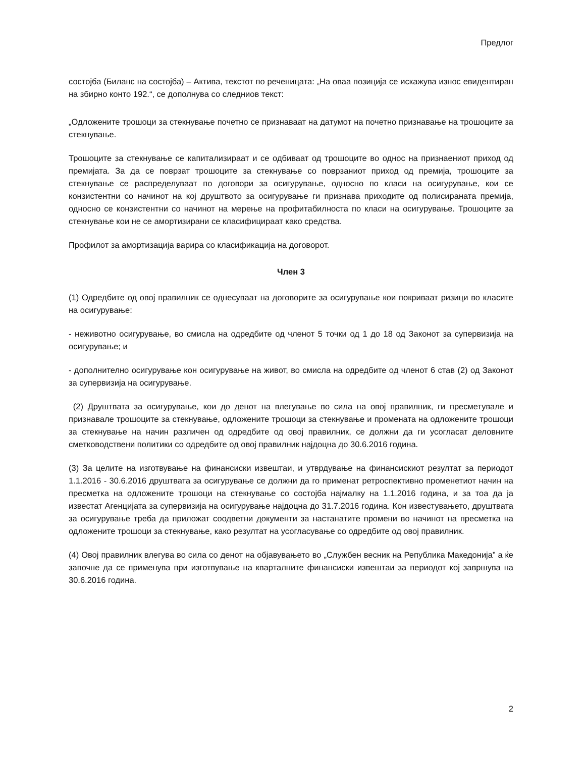Предлог
состојба (Биланс на состојба) – Актива, текстот по реченицата: „На оваа позиција се искажува износ евидентиран на збирно конто 192.“, се дополнува со следниов текст:
„Одложените трошоци за стекнување почетно се признаваат на датумот на почетно признавање на трошоците за стекнување.
Трошоците за стекнување се капитализираат и се одбиваат од трошоците во однос на признаениот приход од премијата. За да се поврзат трошоците за стекнување со поврзаниот приход од премија, трошоците за стекнување се распределуваат по договори за осигурување, односно по класи на осигурување, кои се конзистентни со начинот на кој друштвото за осигурување ги признава приходите од полисираната премија, односно се конзистентни со начинот на мерење на профитабилноста по класи на осигурување. Трошоците за стекнување кои не се амортизирани се класифицираат како средства.
Профилот за амортизација варира со класификација на договорот.
Член 3
(1) Одредбите од овој правилник се однесуваат на договорите за осигурување кои покриваат ризици во класите на осигурување:
- неживотно осигурување, во смисла на одредбите од членот 5 точки од 1 до 18 од Законот за супервизија на осигурување; и
- дополнително осигурување кон осигурување на живот, во смисла на одредбите од членот 6 став (2) од Законот за супервизија на осигурување.
(2) Друштвата за осигурување, кои до денот на влегување во сила на овој правилник, ги пресметувале и признавале трошоците за стекнување, одложените трошоци за стекнување и промената на одложените трошоци за стекнување на начин различен од одредбите од овој правилник, се должни да ги усогласат деловните сметководствени политики со одредбите од овој правилник најдоцна до 30.6.2016 година.
(3) За целите на изготвување на финансиски извештаи, и утврдување на финансискиот резултат за периодот 1.1.2016 - 30.6.2016 друштвата за осигурување се должни да го применат ретроспективно променетиот начин на пресметка на одложените трошоци на стекнување со состојба најмалку на 1.1.2016 година, и за тоа да ја известат Агенцијата за супервизија на осигурување најдоцна до 31.7.2016 година. Кон известувањето, друштвата за осигурување треба да приложат соодветни документи за настанатите промени во начинот на пресметка на одложените трошоци за стекнување, како резултат на усогласување со одредбите од овој правилник.
(4) Овој правилник влегува во сила со денот на објавувањето во „Службен весник на Република Македонија” а ќе започне да се применува при изготвување на кварталните финансиски извештаи за периодот кој завршува на 30.6.2016 година.
2